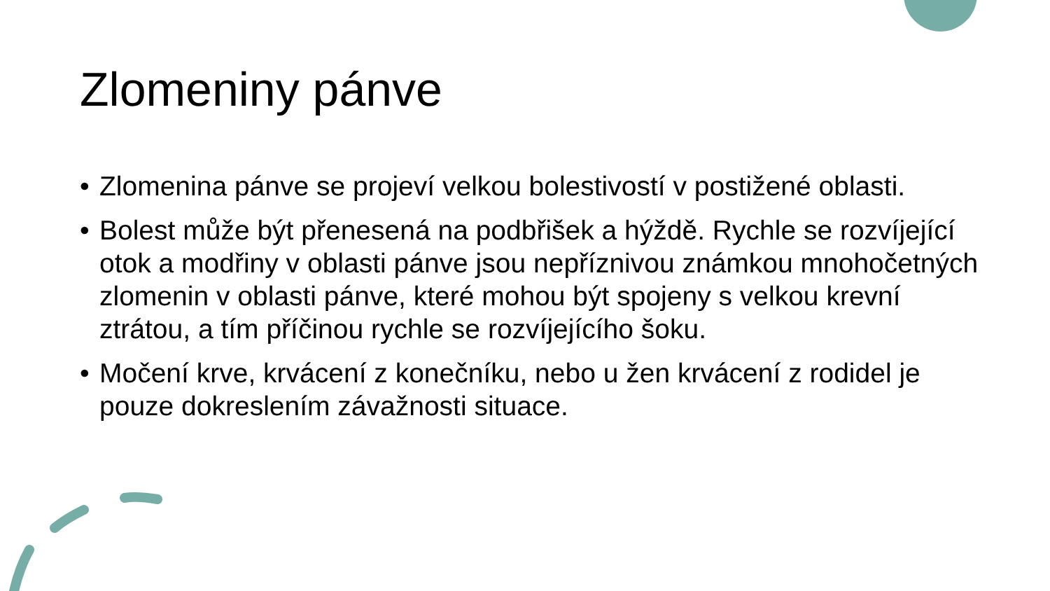Zlomeniny pánve
• Zlomenina pánve se projeví velkou bolestivostí v postižené oblasti.
• Bolest může být přenesená na podbřišek a hýždě. Rychle se rozvíjející otok a modřiny v oblasti pánve jsou nepříznivou známkou mnohočetných zlomenin v oblasti pánve, které mohou být spojeny s velkou krevní ztrátou, a tím příčinou rychle se rozvíjejícího šoku.
• Močení krve, krvácení z konečníku, nebo u žen krvácení z rodidel je pouze dokreslením závažnosti situace.